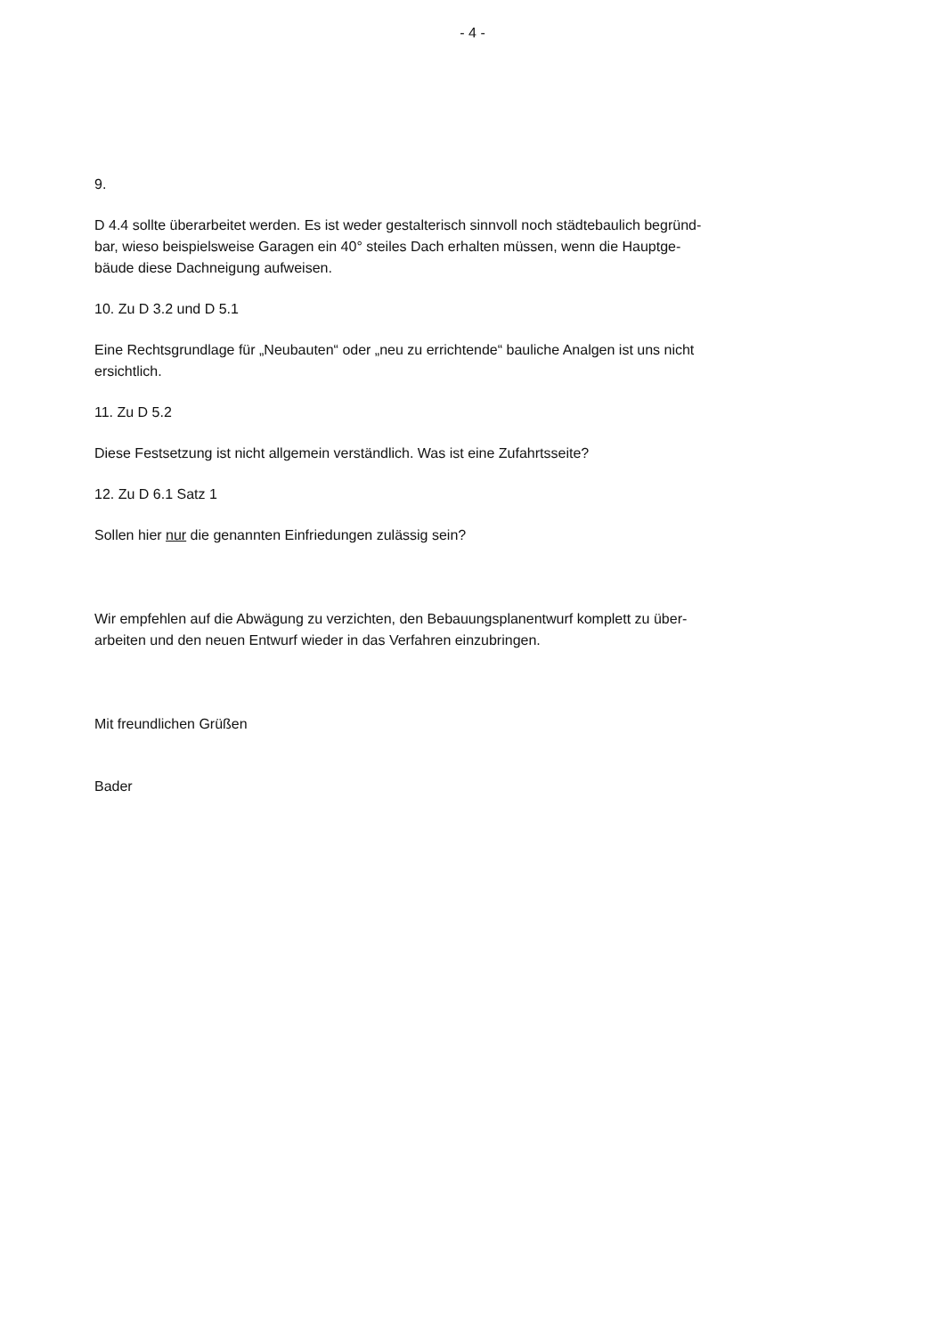- 4 -
9.
D 4.4 sollte überarbeitet werden. Es ist weder gestalterisch sinnvoll noch städtebaulich begründ-
bar, wieso beispielsweise Garagen ein 40° steiles Dach erhalten müssen, wenn die Hauptge-
bäude diese Dachneigung aufweisen.
10. Zu D 3.2 und D 5.1
Eine Rechtsgrundlage für „Neubauten“ oder „neu zu errichtende“ bauliche Analgen ist uns nicht
ersichtlich.
11. Zu D 5.2
Diese Festsetzung ist nicht allgemein verständlich. Was ist eine Zufahrtsseite?
12. Zu D 6.1 Satz 1
Sollen hier nur die genannten Einfriedungen zulässig sein?
Wir empfehlen auf die Abwägung zu verzichten, den Bebauungsplanentwurf komplett zu über-
arbeiten und den neuen Entwurf wieder in das Verfahren einzubringen.
Mit freundlichen Grüßen
Bader